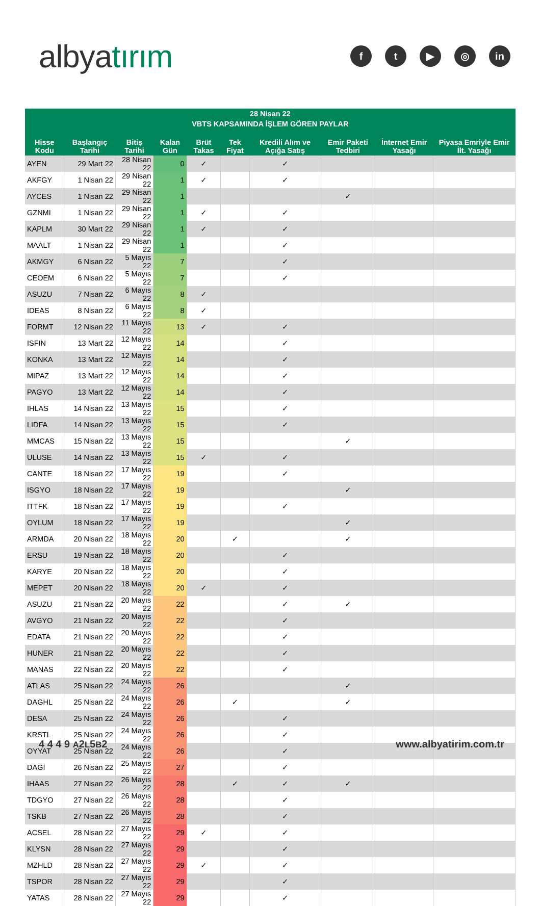albyatırım
ft ▶ ◎ in
| 28 Nisan 22 | | | | | | | | | |
| --- | --- | --- | --- | --- | --- | --- | --- | --- | --- |
| VBTS KAPSAMINDA İŞLEM GÖREN PAYLAR | | | | | | | | | |
| Hisse Kodu | Başlangıç Tarihi | Bitiş Tarihi | Kalan Gün | Brüt Takas | Tek Fiyat | Kredili Alım ve Açığa Satış | Emir Paketi Tedbiri | İnternet Emir Yasağı | Piyasa Emriyle Emir İlt. Yasağı |
| AYEN | 29 Mart 22 | 28 Nisan 22 | 0 | ✓ | | ✓ | | | |
| AKFGY | 1 Nisan 22 | 29 Nisan 22 | 1 | ✓ | | ✓ | | | |
| AYCES | 1 Nisan 22 | 29 Nisan 22 | 1 | | | | ✓ | | |
| GZNMI | 1 Nisan 22 | 29 Nisan 22 | 1 | ✓ | | ✓ | | | |
| KAPLM | 30 Mart 22 | 29 Nisan 22 | 1 | ✓ | | ✓ | | | |
| MAALT | 1 Nisan 22 | 29 Nisan 22 | 1 | | | ✓ | | | |
| AKMGY | 6 Nisan 22 | 5 Mayıs 22 | 7 | | | ✓ | | | |
| CEOEM | 6 Nisan 22 | 5 Mayıs 22 | 7 | | | ✓ | | | |
| ASUZU | 7 Nisan 22 | 6 Mayıs 22 | 8 | ✓ | | | | | |
| IDEAS | 8 Nisan 22 | 6 Mayıs 22 | 8 | ✓ | | | | | |
| FORMT | 12 Nisan 22 | 11 Mayıs 22 | 13 | ✓ | | ✓ | | | |
| ISFIN | 13 Mart 22 | 12 Mayıs 22 | 14 | | | ✓ | | | |
| KONKA | 13 Mart 22 | 12 Mayıs 22 | 14 | | | ✓ | | | |
| MIPAZ | 13 Mart 22 | 12 Mayıs 22 | 14 | | | ✓ | | | |
| PAGYO | 13 Mart 22 | 12 Mayıs 22 | 14 | | | ✓ | | | |
| IHLAS | 14 Nisan 22 | 13 Mayıs 22 | 15 | | | ✓ | | | |
| LIDFA | 14 Nisan 22 | 13 Mayıs 22 | 15 | | | ✓ | | | |
| MMCAS | 15 Nisan 22 | 13 Mayıs 22 | 15 | | | | ✓ | | |
| ULUSE | 14 Nisan 22 | 13 Mayıs 22 | 15 | ✓ | | ✓ | | | |
| CANTE | 18 Nisan 22 | 17 Mayıs 22 | 19 | | | ✓ | | | |
| ISGYO | 18 Nisan 22 | 17 Mayıs 22 | 19 | | | | ✓ | | |
| ITTFK | 18 Nisan 22 | 17 Mayıs 22 | 19 | | | ✓ | | | |
| OYLUM | 18 Nisan 22 | 17 Mayıs 22 | 19 | | | | ✓ | | |
| ARMDA | 20 Nisan 22 | 18 Mayıs 22 | 20 | | ✓ | | ✓ | | |
| ERSU | 19 Nisan 22 | 18 Mayıs 22 | 20 | | | ✓ | | | |
| KARYE | 20 Nisan 22 | 18 Mayıs 22 | 20 | | | ✓ | | | |
| MEPET | 20 Nisan 22 | 18 Mayıs 22 | 20 | ✓ | | ✓ | | | |
| ASUZU | 21 Nisan 22 | 20 Mayıs 22 | 22 | | | ✓ | ✓ | | |
| AVGYO | 21 Nisan 22 | 20 Mayıs 22 | 22 | | | ✓ | | | |
| EDATA | 21 Nisan 22 | 20 Mayıs 22 | 22 | | | ✓ | | | |
| HUNER | 21 Nisan 22 | 20 Mayıs 22 | 22 | | | ✓ | | | |
| MANAS | 22 Nisan 22 | 20 Mayıs 22 | 22 | | | ✓ | | | |
| ATLAS | 25 Nisan 22 | 24 Mayıs 22 | 26 | | | | ✓ | | |
| DAGHL | 25 Nisan 22 | 24 Mayıs 22 | 26 | | ✓ | | ✓ | | |
| DESA | 25 Nisan 22 | 24 Mayıs 22 | 26 | | | ✓ | | | |
| KRSTL | 25 Nisan 22 | 24 Mayıs 22 | 26 | | | ✓ | | | |
| OYYAT | 25 Nisan 22 | 24 Mayıs 22 | 26 | | | ✓ | | | |
| DAGI | 26 Nisan 22 | 25 Mayıs 22 | 27 | | | ✓ | | | |
| IHAAS | 27 Nisan 22 | 26 Mayıs 22 | 28 | | ✓ | ✓ | ✓ | | |
| TDGYO | 27 Nisan 22 | 26 Mayıs 22 | 28 | | | ✓ | | | |
| TSKB | 27 Nisan 22 | 26 Mayıs 22 | 28 | | | ✓ | | | |
| ACSEL | 28 Nisan 22 | 27 Mayıs 22 | 29 | ✓ | | ✓ | | | |
| KLYSN | 28 Nisan 22 | 27 Mayıs 22 | 29 | | | ✓ | | | |
| MZHLD | 28 Nisan 22 | 27 Mayıs 22 | 29 | ✓ | | ✓ | | | |
| TSPOR | 28 Nisan 22 | 27 Mayıs 22 | 29 | | | ✓ | | | |
| YATAS | 28 Nisan 22 | 27 Mayıs 22 | 29 | | | ✓ | | | |
4 4 4 9 A2L5B2 www.albyatirim.com.tr